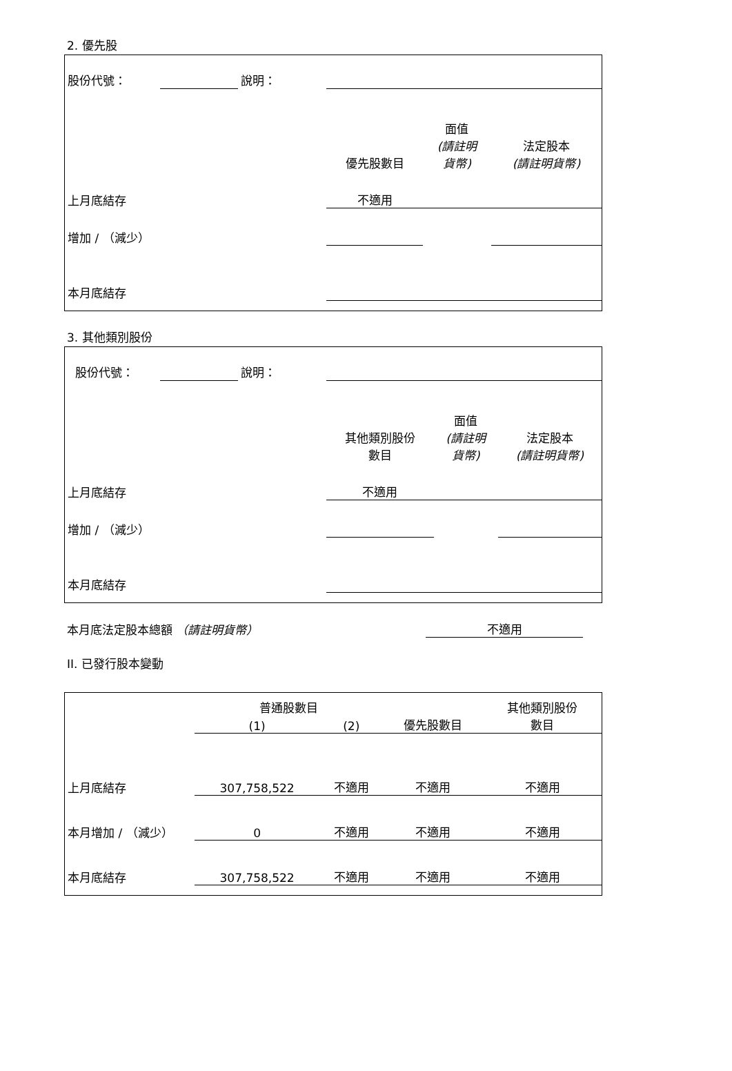2. 優先股
| 股份代號： | | 說明： | | | |
| | | | 優先股數目 | 面值 (請註明 貨幣) | 法定股本 (請註明貨幣) |
| 上月底結存 | | | 不適用 | | |
| 增加 / （減少） | | | | | |
| 本月底結存 | | | | | |
3. 其他類別股份
| 股份代號： | | 說明： | | | |
| | | | 其他類別股份 數目 | 面值 (請註明 貨幣) | 法定股本 (請註明貨幣) |
| 上月底結存 | | | 不適用 | | |
| 增加 / （減少） | | | | | |
| 本月底結存 | | | | | |
| 本月底法定股本總額 （請註明貨幣） | 不適用 | |
II. 已發行股本變動
| | 普通股數目 | | | 其他類別股份 數目 |
| | (1) | (2) | 優先股數目 | |
| 上月底結存 | 307,758,522 | 不適用 | 不適用 | 不適用 |
| 本月增加 / （減少） | 0 | 不適用 | 不適用 | 不適用 |
| 本月底結存 | 307,758,522 | 不適用 | 不適用 | 不適用 |